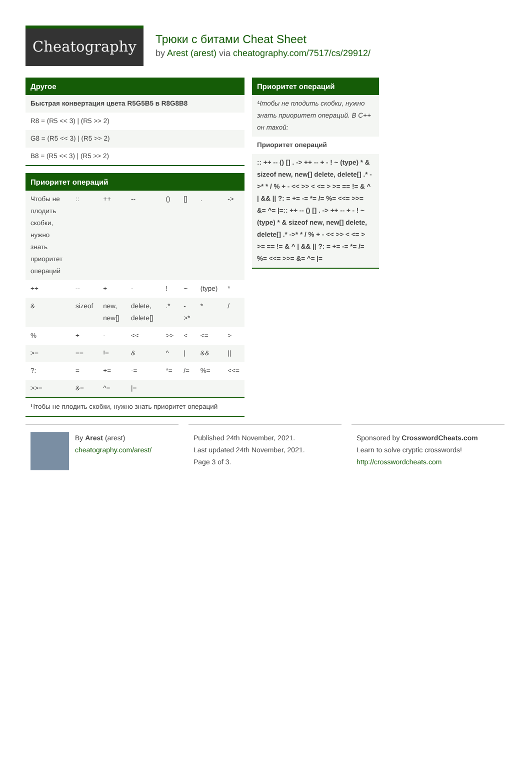Cheatography
Трюки с битами Cheat Sheet
by Arest (arest) via cheatography.com/7517/cs/29912/
Другое
| Быстрая конвертация цвета R5G5B5 в R8G8B8 |
| R8 = (R5 << 3) / (R5 >> 2) |
| G8 = (R5 << 3) / (R5 >> 2) |
| B8 = (R5 << 3) / (R5 >> 2) |
Приоритет операций
| Чтобы не плодить скобки, нужно знать приоритет операций | :: | ++ | -- | () | [] | . | -> |
| ++ | -- | + | - | ! | ~ | (type) | * |
| & | sizeof | new, new[] | delete, delete[] | .* | ->* | * | / |
| % | + | - | << | >> | < | <= | > |
| >= | == | != | & | ^ | / | && | // |
| ?: | = | += | -= | *= | /= | %= | <<= |
| >>= | &= | ^= | /= | | | | |
| Чтобы не плодить скобки, нужно знать приоритет операций | | | | | | | |
Приоритет операций
| Чтобы не плодить скобки, нужно знать приоритет операций. В C++ он такой: |
| Приоритет операций |
| :: ++ -- () [] . -> ++ -- + - ! ~ (type) * & sizeof new, new[] delete, delete[] .* ->* * / % + - << >> < <= > >= == != & ^ / && // ?: = += -= *= /= %= <<= >>= &= ^= /=:: ++ -- () [] . -> ++ -- + - ! ~ (type) * & sizeof new, new[] delete, delete[] .* ->* * / % + - << >> < <= > >= == != & ^ / && // ?: = += -= *= /= %= <<= >>= &= ^= /= |
By Arest (arest)
cheatography.com/arest/
Published 24th November, 2021.
Last updated 24th November, 2021.
Page 3 of 3.
Sponsored by CrosswordCheats.com
Learn to solve cryptic crosswords!
http://crosswordcheats.com